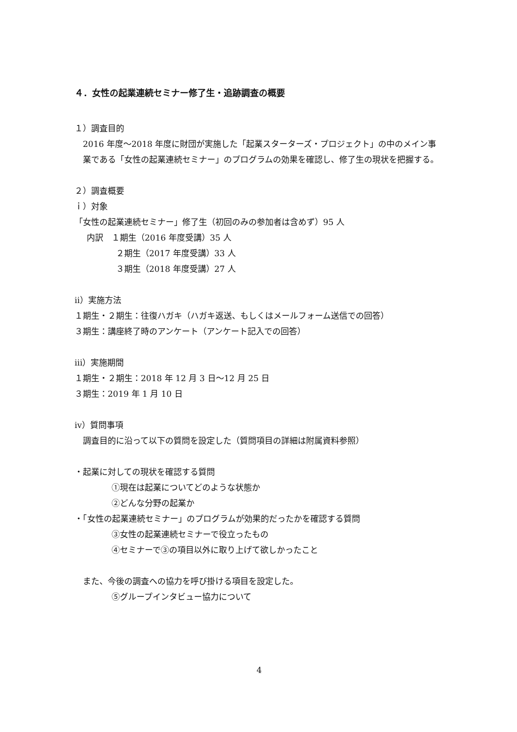４．女性の起業連続セミナー修了生・追跡調査の概要
１）調査目的
2016 年度～2018 年度に財団が実施した「起業スターターズ・プロジェクト」の中のメイン事業である「女性の起業連続セミナー」のプログラムの効果を確認し、修了生の現状を把握する。
２）調査概要
ｉ）対象
「女性の起業連続セミナー」修了生（初回のみの参加者は含めず）95 人
内訳　１期生（2016 年度受講）35 人
２期生（2017 年度受講）33 人
３期生（2018 年度受講）27 人
ⅱ）実施方法
１期生・２期生：往復ハガキ（ハガキ返送、もしくはメールフォーム送信での回答）
３期生：講座終了時のアンケート（アンケート記入での回答）
ⅲ）実施期間
１期生・２期生：2018 年 12 月 3 日～12 月 25 日
３期生：2019 年 1 月 10 日
ⅳ）質問事項
調査目的に沿って以下の質問を設定した（質問項目の詳細は附属資料参照）
・起業に対しての現状を確認する質問
①現在は起業についてどのような状態か
②どんな分野の起業か
・「女性の起業連続セミナー」のプログラムが効果的だったかを確認する質問
③女性の起業連続セミナーで役立ったもの
④セミナーで③の項目以外に取り上げて欲しかったこと
また、今後の調査への協力を呼び掛ける項目を設定した。
⑤グループインタビュー協力について
4